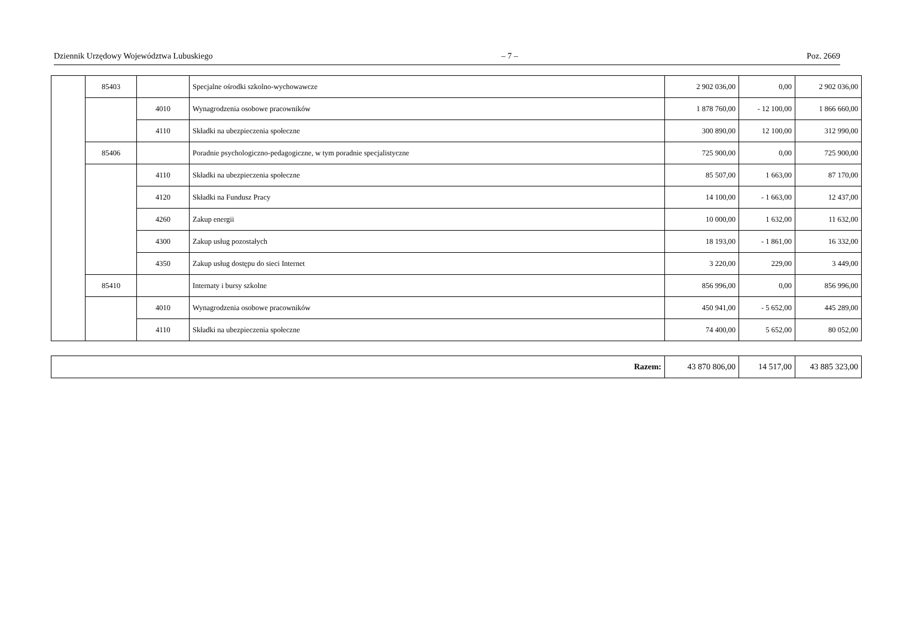Dziennik Urzędowy Województwa Lubuskiego – 7 – Poz. 2669
| | 85403 | | Specjalne ośrodki szkolno-wychowawcze | 2 902 036,00 | 0,00 | 2 902 036,00 |
| | | 4010 | Wynagrodzenia osobowe pracowników | 1 878 760,00 | - 12 100,00 | 1 866 660,00 |
| | | 4110 | Składki na ubezpieczenia społeczne | 300 890,00 | 12 100,00 | 312 990,00 |
| | 85406 | | Poradnie psychologiczno-pedagogiczne, w tym poradnie specjalistyczne | 725 900,00 | 0,00 | 725 900,00 |
| | | 4110 | Składki na ubezpieczenia społeczne | 85 507,00 | 1 663,00 | 87 170,00 |
| | | 4120 | Składki na Fundusz Pracy | 14 100,00 | - 1 663,00 | 12 437,00 |
| | | 4260 | Zakup energii | 10 000,00 | 1 632,00 | 11 632,00 |
| | | 4300 | Zakup usług pozostałych | 18 193,00 | - 1 861,00 | 16 332,00 |
| | | 4350 | Zakup usług dostępu do sieci Internet | 3 220,00 | 229,00 | 3 449,00 |
| | 85410 | | Internaty i bursy szkolne | 856 996,00 | 0,00 | 856 996,00 |
| | | 4010 | Wynagrodzenia osobowe pracowników | 450 941,00 | - 5 652,00 | 445 289,00 |
| | | 4110 | Składki na ubezpieczenia społeczne | 74 400,00 | 5 652,00 | 80 052,00 |
| Razem: | 43 870 806,00 | 14 517,00 | 43 885 323,00 |